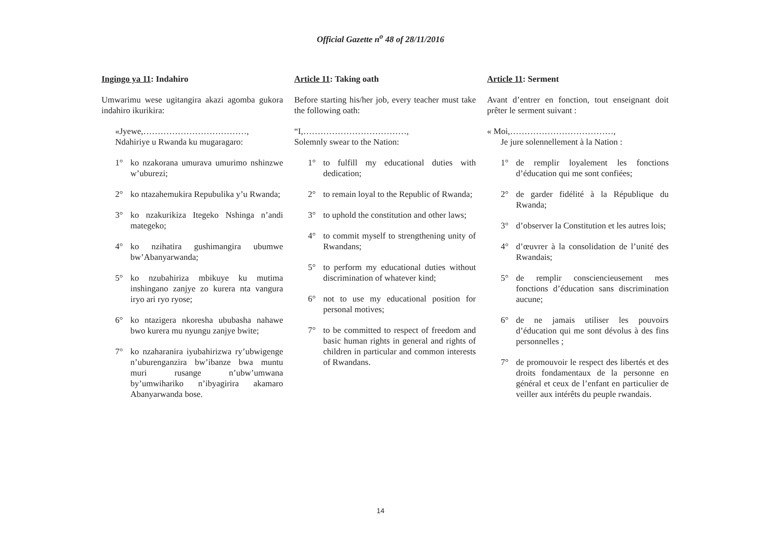Official Gazette n<sup>o</sup> 48 of 28/11/2016
Ingingo ya 11: Indahiro
Umwarimu wese ugitangira akazi agomba gukora indahiro ikurikira:
«Jyewe,………………………………,
Ndahiriye u Rwanda ku mugaragaro:
1° ko nzakorana umurava umurimo nshinzwe w’uburezi;
2° ko ntazahemukira Repubulika y’u Rwanda;
3° ko nzakurikiza Itegeko Nshinga n’andi mategeko;
4° ko nzihatira gushimangira ubumwe bw’Abanyarwanda;
5° ko nzubahiriza mbikuye ku mutima inshingano zanjye zo kurera nta vangura iryo ari ryo ryose;
6° ko ntazigera nkoresha ububasha nahawe bwo kurera mu nyungu zanjye bwite;
7° ko nzaharanira iyubahirizwa ry’ubwigenge n’uburenganzira bw’ibanze bwa muntu muri rusange n’ubw’umwana by’umwihariko n’ibyagirira akamaro Abanyarwanda bose.
Article 11: Taking oath
Before starting his/her job, every teacher must take the following oath:
“I,………………………………,
Solemnly swear to the Nation:
1° to fulfill my educational duties with dedication;
2° to remain loyal to the Republic of Rwanda;
3° to uphold the constitution and other laws;
4° to commit myself to strengthening unity of Rwandans;
5° to perform my educational duties without discrimination of whatever kind;
6° not to use my educational position for personal motives;
7° to be committed to respect of freedom and basic human rights in general and rights of children in particular and common interests of Rwandans.
Article 11: Serment
Avant d’entrer en fonction, tout enseignant doit prêter le serment suivant :
« Moi,………………………………,
Je jure solennellement à la Nation :
1° de remplir loyalement les fonctions d’éducation qui me sont confiées;
2° de garder fidélité à la République du Rwanda;
3° d’observer la Constitution et les autres lois;
4° d’œuvrer à la consolidation de l’unité des Rwandais;
5° de remplir consciencieusement mes fonctions d’éducation sans discrimination aucune;
6° de ne jamais utiliser les pouvoirs d’éducation qui me sont dévolus à des fins personnelles ;
7° de promouvoir le respect des libertés et des droits fondamentaux de la personne en général et ceux de l’enfant en particulier de veiller aux intérêts du peuple rwandais.
14